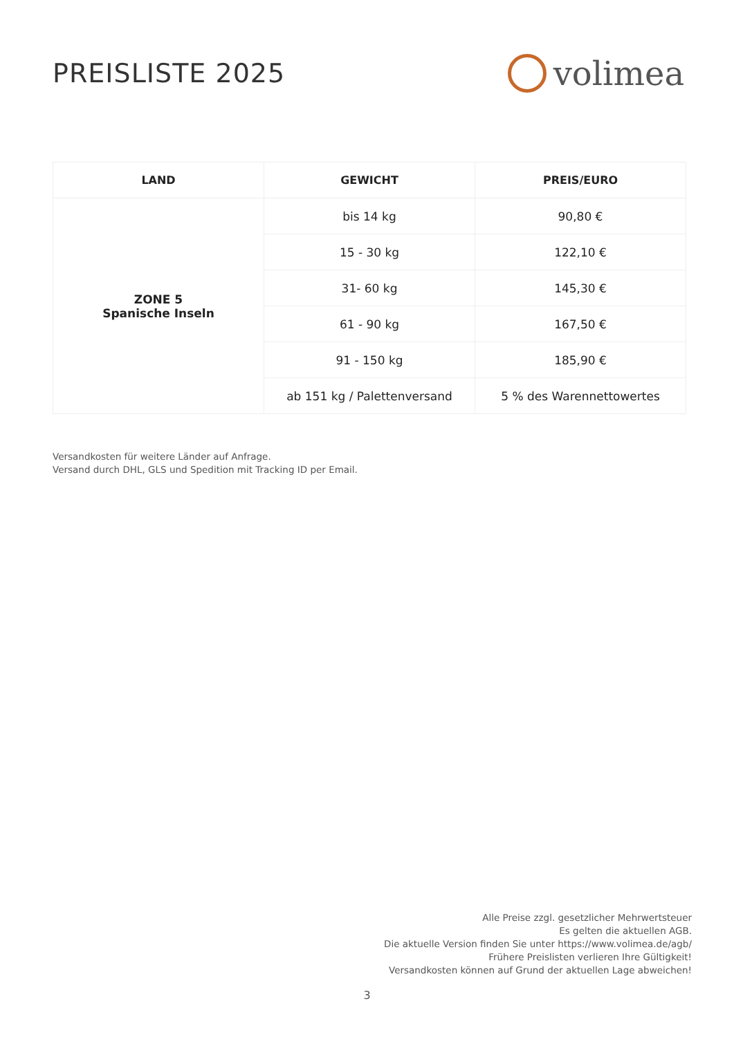PREISLISTE 2025
volimea
| LAND | GEWICHT | PREIS/EURO |
| --- | --- | --- |
| ZONE 5 Spanische Inseln | bis 14 kg | 90,80 € |
| | 15 - 30 kg | 122,10 € |
| | 31- 60 kg | 145,30 € |
| | 61 - 90 kg | 167,50 € |
| | 91 - 150 kg | 185,90 € |
| | ab 151 kg / Palettenversand | 5 % des Warennettowertes |
Versandkosten für weitere Länder auf Anfrage.
Versand durch DHL, GLS und Spedition mit Tracking ID per Email.
Alle Preise zzgl. gesetzlicher Mehrwertsteuer
Es gelten die aktuellen AGB.
Die aktuelle Version finden Sie unter https://www.volimea.de/agb/
Frühere Preislisten verlieren Ihre Gültigkeit!
Versandkosten können auf Grund der aktuellen Lage abweichen!
3